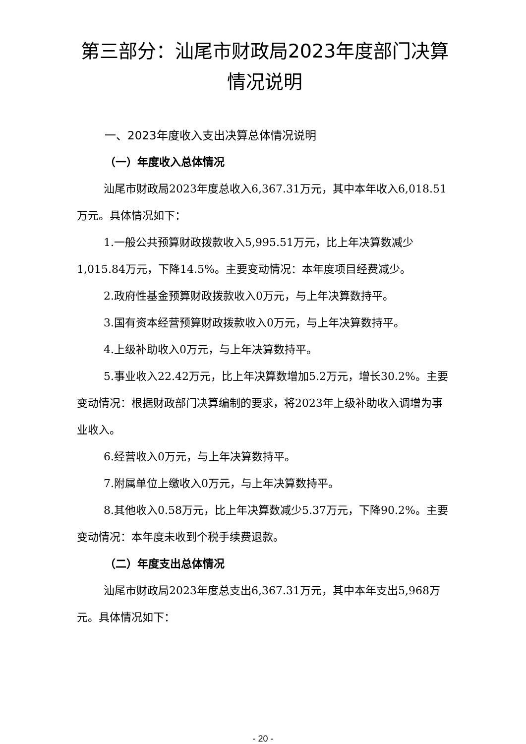第三部分：汕尾市财政局2023年度部门决算
情况说明
一、2023年度收入支出决算总体情况说明
（一）年度收入总体情况
汕尾市财政局2023年度总收入6,367.31万元，其中本年收入6,018.51万元。具体情况如下：
1.一般公共预算财政拨款收入5,995.51万元，比上年决算数减少1,015.84万元，下降14.5%。主要变动情况：本年度项目经费减少。
2.政府性基金预算财政拨款收入0万元，与上年决算数持平。
3.国有资本经营预算财政拨款收入0万元，与上年决算数持平。
4.上级补助收入0万元，与上年决算数持平。
5.事业收入22.42万元，比上年决算数增加5.2万元，增长30.2%。主要变动情况：根据财政部门决算编制的要求，将2023年上级补助收入调增为事业收入。
6.经营收入0万元，与上年决算数持平。
7.附属单位上缴收入0万元，与上年决算数持平。
8.其他收入0.58万元，比上年决算数减少5.37万元，下降90.2%。主要变动情况：本年度未收到个税手续费退款。
（二）年度支出总体情况
汕尾市财政局2023年度总支出6,367.31万元，其中本年支出5,968万元。具体情况如下：
- 20 -